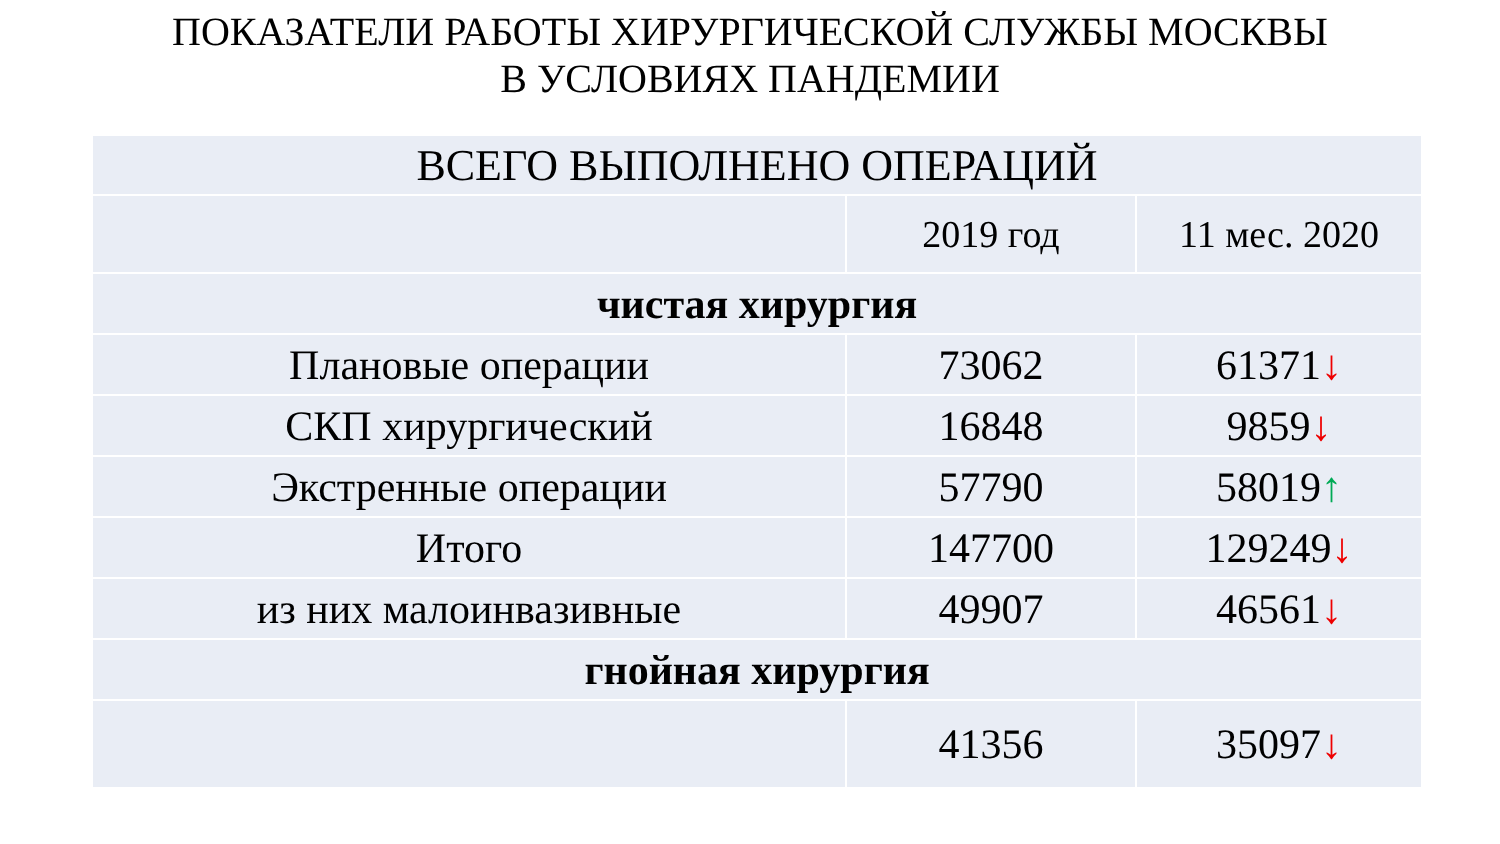ПОКАЗАТЕЛИ РАБОТЫ ХИРУРГИЧЕСКОЙ СЛУЖБЫ МОСКВЫ
В УСЛОВИЯХ ПАНДЕМИИ
| ВСЕГО ВЫПОЛНЕНО ОПЕРАЦИЙ | | |
| | 2019 год | 11 мес. 2020 |
| чистая хирургия | | |
| Плановые операции | 73062 | 61371 ↓ |
| СКП хирургический | 16848 | 9859 ↓ |
| Экстренные операции | 57790 | 58019 ↑ |
| Итого | 147700 | 129249 ↓ |
| из них малоинвазивные | 49907 | 46561 ↓ |
| гнойная хирургия | | |
| | 41356 | 35097 ↓ |